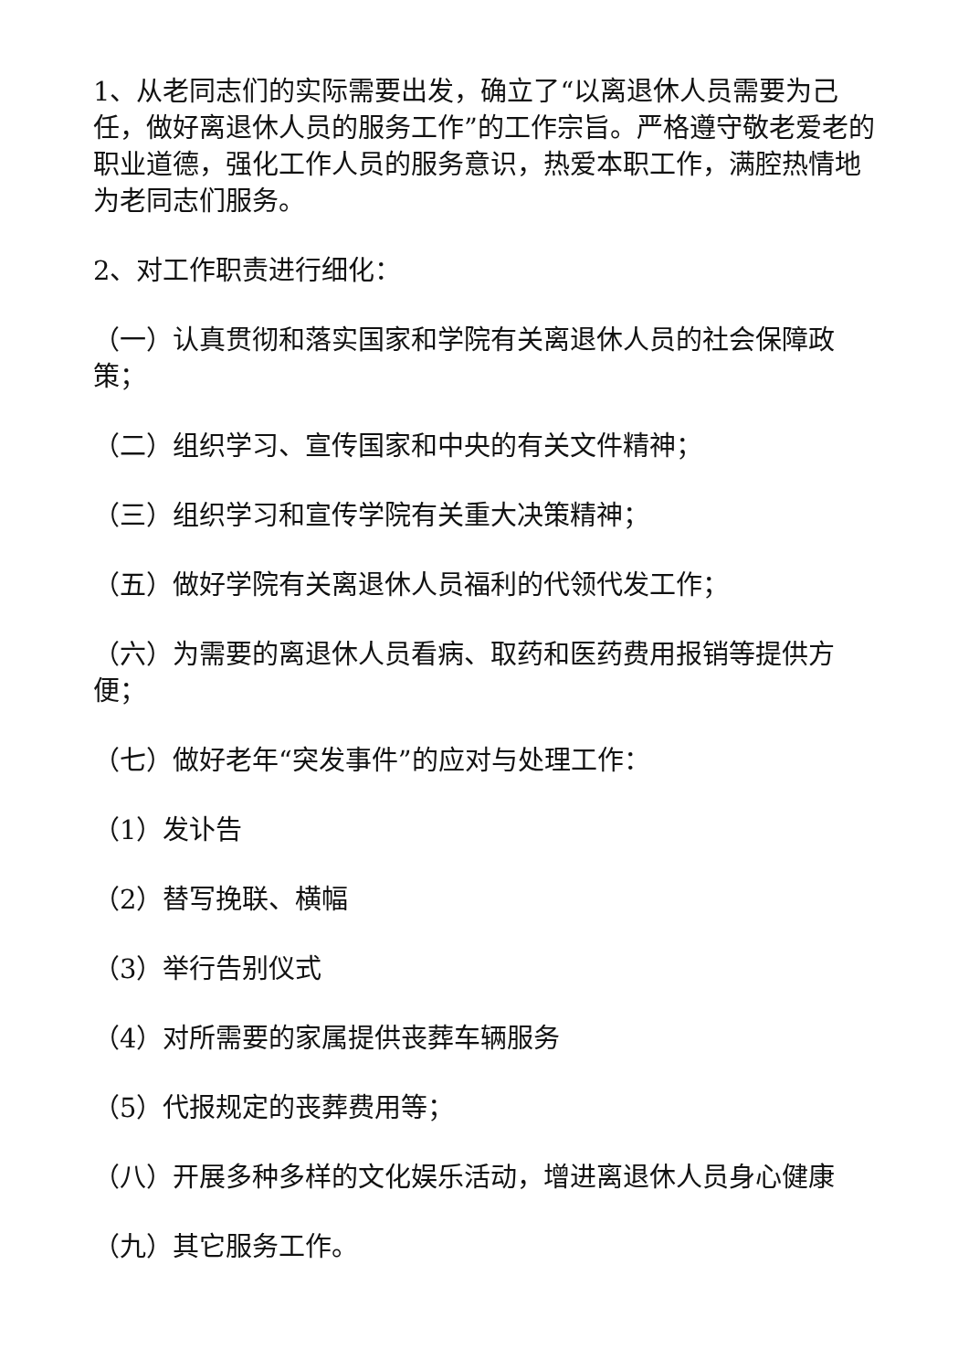1、从老同志们的实际需要出发，确立了“以离退休人员需要为己任，做好离退休人员的服务工作”的工作宗旨。严格遵守敬老爱老的职业道德，强化工作人员的服务意识，热爱本职工作，满腔热情地为老同志们服务。
2、对工作职责进行细化：
（一）认真贯彻和落实国家和学院有关离退休人员的社会保障政策；
（二）组织学习、宣传国家和中央的有关文件精神；
（三）组织学习和宣传学院有关重大决策精神；
（五）做好学院有关离退休人员福利的代领代发工作；
（六）为需要的离退休人员看病、取药和医药费用报销等提供方便；
（七）做好老年“突发事件”的应对与处理工作：
（1）发讣告
（2）替写挽联、横幅
（3）举行告别仪式
（4）对所需要的家属提供丧葬车辆服务
（5）代报规定的丧葬费用等；
（八）开展多种多样的文化娱乐活动，增进离退休人员身心健康
（九）其它服务工作。